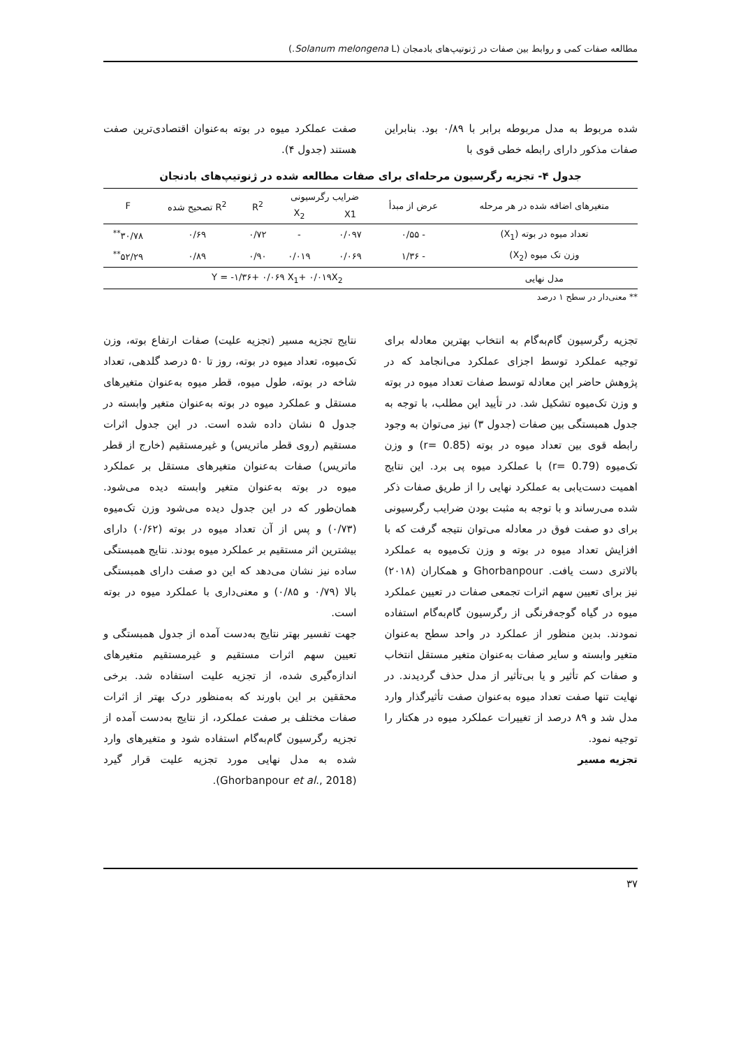مطالعه صفات کمی و روابط بین صفات در ژنوتیپ‌های بادمجان (Solanum melongena L.)
شده مربوط به مدل مربوطه برابر با ۰/۸۹ بود. بنابراین صفات مذکور دارای رابطه خطی قوی با
صفت عملکرد میوه در بوته به‌عنوان اقتصادی‌ترین صفت هستند (جدول ۴).
جدول ۴- تجزیه رگرسیون مرحله‌ای برای صفات مطالعه شده در ژنوتیپ‌های بادنجان
| متغیرهای اضافه شده در هر مرحله | عرض از مبدأ | ضرایب رگرسیونی | | R<sup>2</sup> | R<sup>2</sup> تصحیح شده | F |
| --- | --- | --- | --- | --- | --- | --- |
| | | X1 | X<sub>2</sub> | | | |
| تعداد میوه در بوته (X<sub>1</sub>) | - ۰/۵۵ | ۰/۰۹۷ | - | ۰/۷۲ | ۰/۶۹ | ۳۰/۷۸<sup>**</sup> |
| وزن تک میوه (X<sub>2</sub>) | - ۱/۳۶ | ۰/۰۶۹ | ۰/۰۱۹ | ۰/۹۰ | ۰/۸۹ | ۵۲/۲۹<sup>**</sup> |
| مدل نهایی | Y = -۱/۳۶+ ۰/۰۶۹ X<sub>1</sub>+ ۰/۰۱۹X<sub>2</sub> | | | | | |
** معنی‌دار در سطح ۱ درصد
تجزیه رگرسیون گام‌به‌گام به انتخاب بهترین معادله برای توجیه عملکرد توسط اجزای عملکرد می‌انجامد که در پژوهش حاضر این معادله توسط صفات تعداد میوه در بوته و وزن تک‌میوه تشکیل شد. در تأیید این مطلب، با توجه به جدول همبستگی بین صفات (جدول ۳) نیز می‌توان به وجود رابطه قوی بین تعداد میوه در بوته (r= 0.85) و وزن تک‌میوه (r= 0.79) با عملکرد میوه پی برد. این نتایج اهمیت دست‌یابی به عملکرد نهایی را از طریق صفات ذکر شده می‌رساند و با توجه به مثبت بودن ضرایب رگرسیونی برای دو صفت فوق در معادله می‌توان نتیجه گرفت که با افزایش تعداد میوه در بوته و وزن تک‌میوه به عملکرد بالاتری دست یافت. Ghorbanpour و همکاران (۲۰۱۸) نیز برای تعیین سهم اثرات تجمعی صفات در تعیین عملکرد میوه در گیاه گوجه‌فرنگی از رگرسیون گام‌به‌گام استفاده نمودند. بدین منظور از عملکرد در واحد سطح به‌عنوان متغیر وابسته و سایر صفات به‌عنوان متغیر مستقل انتخاب و صفات کم تأثیر و یا بی‌تأثیر از مدل حذف گردیدند. در نهایت تنها صفت تعداد میوه به‌عنوان صفت تأثیرگذار وارد مدل شد و ۸۹ درصد از تغییرات عملکرد میوه در هکتار را توجیه نمود.
تجزیه مسیر
نتایج تجزیه مسیر (تجزیه علیت) صفات ارتفاع بوته، وزن تک‌میوه، تعداد میوه در بوته، روز تا ۵۰ درصد گلدهی، تعداد شاخه در بوته، طول میوه، قطر میوه به‌عنوان متغیرهای مستقل و عملکرد میوه در بوته به‌عنوان متغیر وابسته در جدول ۵ نشان داده شده است. در این جدول اثرات مستقیم (روی قطر ماتریس) و غیرمستقیم (خارج از قطر ماتریس) صفات به‌عنوان متغیرهای مستقل بر عملکرد میوه در بوته به‌عنوان متغیر وابسته دیده می‌شود. همان‌طور که در این جدول دیده می‌شود وزن تک‌میوه (۰/۷۳) و پس از آن تعداد میوه در بوته (۰/۶۲) دارای بیشترین اثر مستقیم بر عملکرد میوه بودند. نتایج همبستگی ساده نیز نشان می‌دهد که این دو صفت دارای همبستگی بالا (۰/۷۹ و ۰/۸۵) و معنی‌داری با عملکرد میوه در بوته است.
جهت تفسیر بهتر نتایج به‌دست آمده از جدول همبستگی و تعیین سهم اثرات مستقیم و غیرمستقیم متغیرهای اندازه‌گیری شده، از تجزیه علیت استفاده شد. برخی محققین بر این باورند که به‌منظور درک بهتر از اثرات صفات مختلف بر صفت عملکرد، از نتایج به‌دست آمده از تجزیه رگرسیون گام‌به‌گام استفاده شود و متغیرهای وارد شده به مدل نهایی مورد تجزیه علیت قرار گیرد (Ghorbanpour et al., 2018).
۳۷